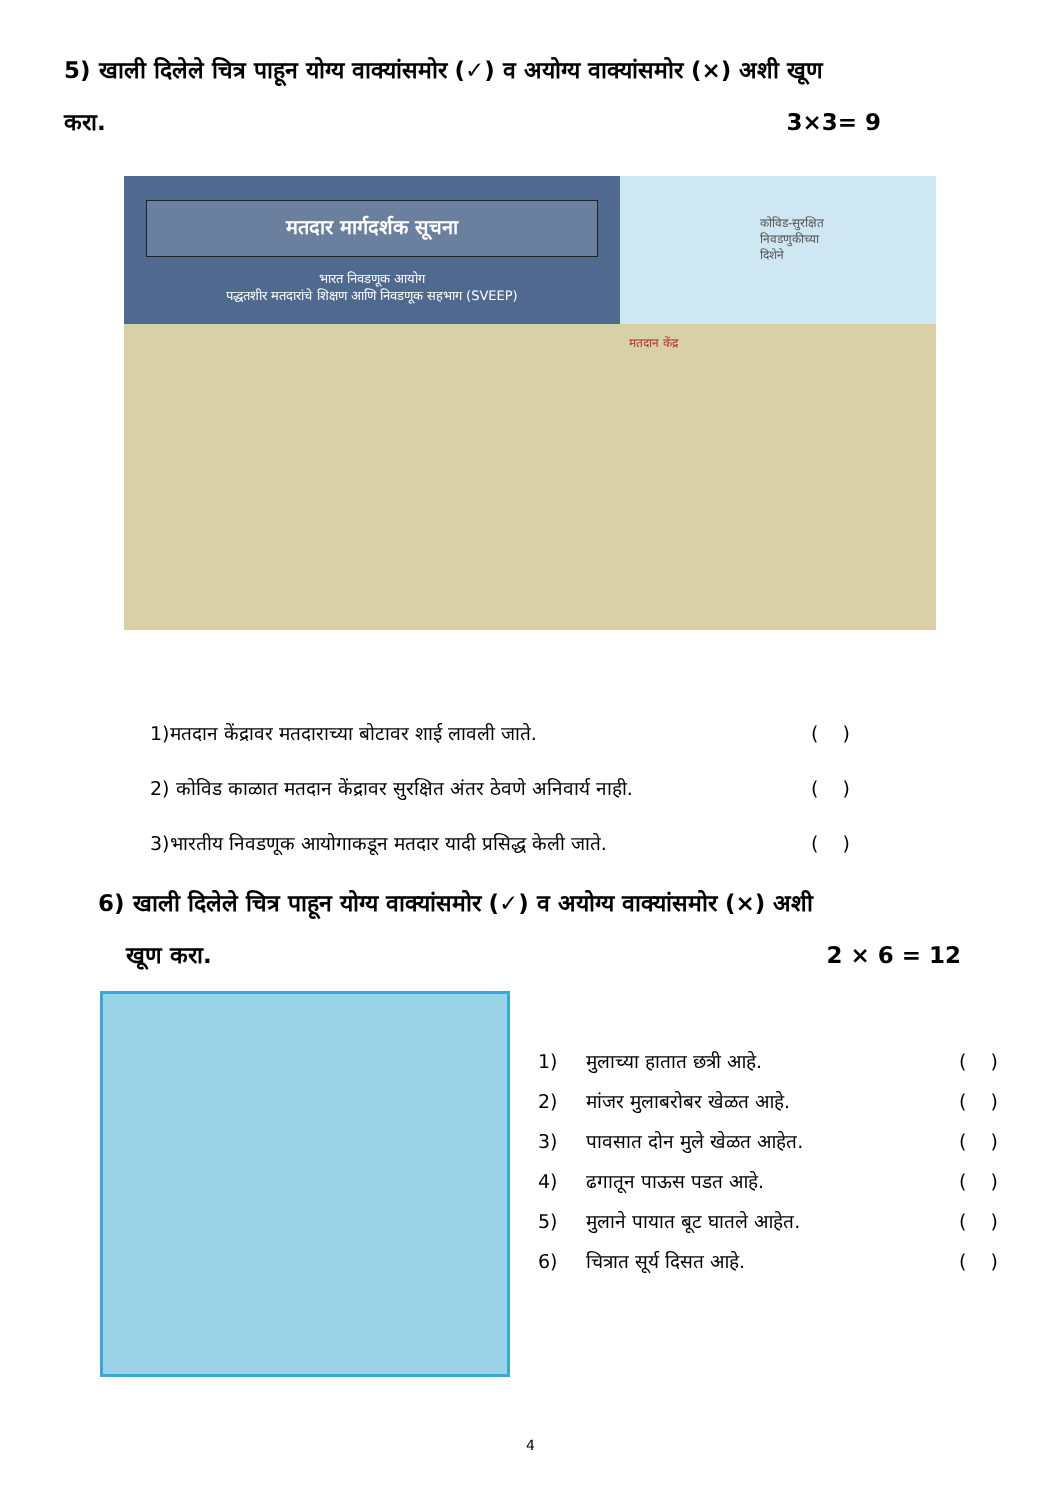5) खाली दिलेले चित्र पाहून योग्य वाक्यांसमोर (✓) व अयोग्य वाक्यांसमोर (×) अशी खूण
करा. 3×3= 9
मतदार मार्गदर्शक सूचना
भारत निवडणूक आयोग
पद्धतशीर मतदारांचे शिक्षण आणि निवडणूक सहभाग (SVEEP)
कोविड-सुरक्षित
निवडणुकीच्या
दिशेने
मतदान केंद्र
1)मतदान केंद्रावर मतदाराच्या बोटावर शाई लावली जाते. ( )
2) कोविड काळात मतदान केंद्रावर सुरक्षित अंतर ठेवणे अनिवार्य नाही. ( )
3)भारतीय निवडणूक आयोगाकडून मतदार यादी प्रसिद्ध केली जाते. ( )
6) खाली दिलेले चित्र पाहून योग्य वाक्यांसमोर (✓) व अयोग्य वाक्यांसमोर (×) अशी
खूण करा. 2 × 6 = 12
1) मुलाच्या हातात छत्री आहे. ( )
2) मांजर मुलाबरोबर खेळत आहे. ( )
3) पावसात दोन मुले खेळत आहेत. ( )
4) ढगातून पाऊस पडत आहे. ( )
5) मुलाने पायात बूट घातले आहेत. ( )
6) चित्रात सूर्य दिसत आहे. ( )
4